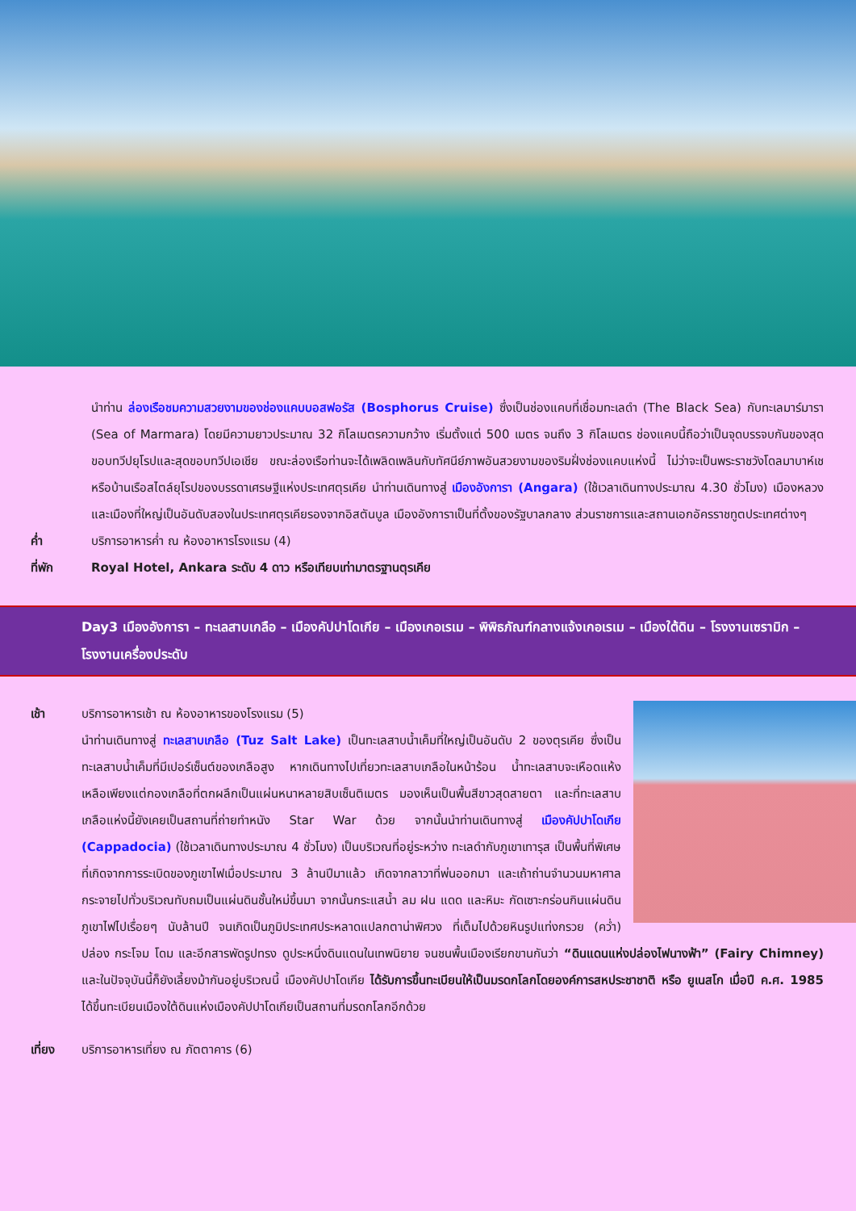นำท่าน ล่องเรือชมความสวยงามของช่องแคบบอสฟอรัส (Bosphorus Cruise) ซึ่งเป็นช่องแคบที่เชื่อมทะเลดำ (The Black Sea) กับทะเลมาร์มารา (Sea of Marmara) โดยมีความยาวประมาณ 32 กิโลเมตรความกว้าง เริ่มตั้งแต่ 500 เมตร จนถึง 3 กิโลเมตร ช่องแคบนี้ถือว่าเป็นจุดบรรจบกันของสุดขอบทวีปยุโรปและสุดขอบทวีปเอเชีย ขณะล่องเรือท่านจะได้เพลิดเพลินกับทัศนีย์ภาพอันสวยงามของริมฝั่งช่องแคบแห่งนี้ ไม่ว่าจะเป็นพระราชวังโดลมาบาห์เชหรือบ้านเรือสไตล์ยุโรปของบรรดาเศรษฐีแห่งประเทศตุรเคีย นำท่านเดินทางสู่ เมืองอังการา (Angara) (ใช้เวลาเดินทางประมาณ 4.30 ชั่วโมง) เมืองหลวงและเมืองที่ใหญ่เป็นอันดับสองในประเทศตุรเคียรองจากอิสตันบูล เมืองอังการาเป็นที่ตั้งของรัฐบาลกลาง ส่วนราชการและสถานเอกอัครราชทูตประเทศต่างๆ
ค่ำ บริการอาหารค่ำ ณ ห้องอาหารโรงแรม (4)
ที่พัก Royal Hotel, Ankara ระดับ 4 ดาว หรือเทียบเท่ามาตรฐานตุรเคีย
Day3 เมืองอังการา – ทะเลสาบเกลือ – เมืองคัปปาโดเกีย – เมืองเกอเรเม – พิพิธภัณฑ์กลางแจ้งเกอเรเม – เมืองใต้ดิน – โรงงานเซรามิก – โรงงานเครื่องประดับ
เช้า บริการอาหารเช้า ณ ห้องอาหารของโรงแรม (5)
นำท่านเดินทางสู่ ทะเลสาบเกลือ (Tuz Salt Lake) เป็นทะเลสาบน้ำเค็มที่ใหญ่เป็นอันดับ 2 ของตุรเคีย ซึ่งเป็นทะเลสาบน้ำเค็มที่มีเปอร์เซ็นต์ของเกลือสูง หากเดินทางไปเที่ยวทะเลสาบเกลือในหน้าร้อน น้ำทะเลสาบจะเหือดแห้งเหลือเพียงแต่กองเกลือที่ตกผลึกเป็นแผ่นหนาหลายสิบเซ็นติเมตร มองเห็นเป็นพื้นสีขาวสุดสายตา และที่ทะเลสาบเกลือแห่งนี้ยังเคยเป็นสถานที่ถ่ายทำหนัง Star War ด้วย จากนั้นนำท่านเดินทางสู่ เมืองคัปปาโดเกีย (Cappadocia) (ใช้เวลาเดินทางประมาณ 4 ชั่วโมง) เป็นบริเวณที่อยู่ระหว่าง ทะเลดำกับภูเขาเทารุส เป็นพื้นที่พิเศษที่เกิดจากการระเบิดของภูเขาไฟเมื่อประมาณ 3 ล้านปีมาแล้ว เกิดจากลาวาที่พ่นออกมา และเถ้าถ่านจำนวนมหาศาลกระจายไปทั่วบริเวณทับถมเป็นแผ่นดินชั้นใหม่ขึ้นมา จากนั้นกระแสน้ำ ลม ฝน แดด และหิมะ กัดเซาะกร่อนกินแผ่นดินภูเขาไฟไปเรื่อยๆ นับล้านปี จนเกิดเป็นภูมิประเทศประหลาดแปลกตาน่าพิศวง ที่เต็มไปด้วยหินรูปแท่งกรวย (คว่ำ) ปล่อง กระโจม โดม และอีกสารพัดรูปทรง ดูประหนึ่งดินแดนในเทพนิยาย จนชนพื้นเมืองเรียกขานกันว่า “ดินแดนแห่งปล่องไฟนางฟ้า” (Fairy Chimney) และในปัจจุบันนี้ก็ยังเลี้ยงม้ากันอยู่บริเวณนี้ เมืองคัปปาโดเกีย ได้รับการขึ้นทะเบียนให้เป็นมรดกโลกโดยองค์การสหประชาชาติ หรือ ยูเนสโก เมื่อปี ค.ศ. 1985 ได้ขึ้นทะเบียนเมืองใต้ดินแห่งเมืองคัปปาโดเกียเป็นสถานที่มรดกโลกอีกด้วย
เที่ยง บริการอาหารเที่ยง ณ ภัตตาคาร (6)